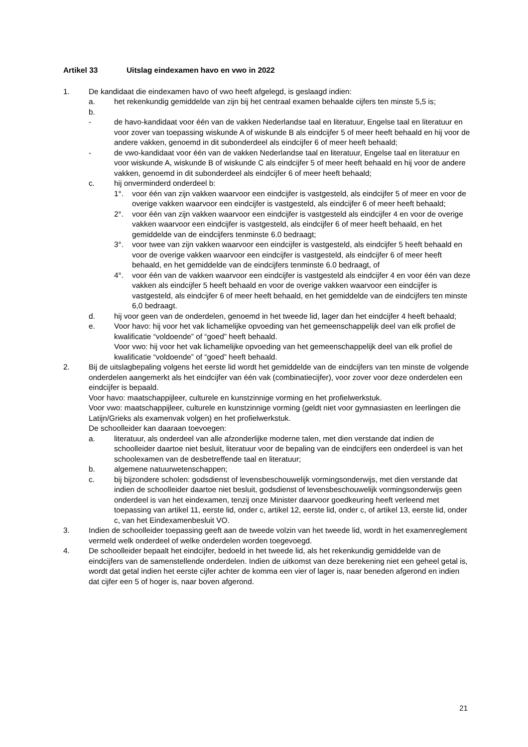Artikel 33 Uitslag eindexamen havo en vwo in 2022
1. De kandidaat die eindexamen havo of vwo heeft afgelegd, is geslaagd indien:
a. het rekenkundig gemiddelde van zijn bij het centraal examen behaalde cijfers ten minste 5,5 is;
b.
- de havo-kandidaat voor één van de vakken Nederlandse taal en literatuur, Engelse taal en literatuur en voor zover van toepassing wiskunde A of wiskunde B als eindcijfer 5 of meer heeft behaald en hij voor de andere vakken, genoemd in dit subonderdeel als eindcijfer 6 of meer heeft behaald;
- de vwo-kandidaat voor één van de vakken Nederlandse taal en literatuur, Engelse taal en literatuur en voor wiskunde A, wiskunde B of wiskunde C als eindcijfer 5 of meer heeft behaald en hij voor de andere vakken, genoemd in dit subonderdeel als eindcijfer 6 of meer heeft behaald;
c. hij onverminderd onderdeel b:
1°. voor één van zijn vakken waarvoor een eindcijfer is vastgesteld, als eindcijfer 5 of meer en voor de overige vakken waarvoor een eindcijfer is vastgesteld, als eindcijfer 6 of meer heeft behaald;
2°. voor één van zijn vakken waarvoor een eindcijfer is vastgesteld als eindcijfer 4 en voor de overige vakken waarvoor een eindcijfer is vastgesteld, als eindcijfer 6 of meer heeft behaald, en het gemiddelde van de eindcijfers tenminste 6.0 bedraagt;
3°. voor twee van zijn vakken waarvoor een eindcijfer is vastgesteld, als eindcijfer 5 heeft behaald en voor de overige vakken waarvoor een eindcijfer is vastgesteld, als eindcijfer 6 of meer heeft behaald, en het gemiddelde van de eindcijfers tenminste 6.0 bedraagt, of
4°. voor één van de vakken waarvoor een eindcijfer is vastgesteld als eindcijfer 4 en voor één van deze vakken als eindcijfer 5 heeft behaald en voor de overige vakken waarvoor een eindcijfer is vastgesteld, als eindcijfer 6 of meer heeft behaald, en het gemiddelde van de eindcijfers ten minste 6,0 bedraagt.
d. hij voor geen van de onderdelen, genoemd in het tweede lid, lager dan het eindcijfer 4 heeft behaald;
e. Voor havo: hij voor het vak lichamelijke opvoeding van het gemeenschappelijk deel van elk profiel de kwalificatie “voldoende” of “goed” heeft behaald.
Voor vwo: hij voor het vak lichamelijke opvoeding van het gemeenschappelijk deel van elk profiel de kwalificatie “voldoende” of “goed” heeft behaald.
2. Bij de uitslagbepaling volgens het eerste lid wordt het gemiddelde van de eindcijfers van ten minste de volgende onderdelen aangemerkt als het eindcijfer van één vak (combinatiecijfer), voor zover voor deze onderdelen een eindcijfer is bepaald.
Voor havo: maatschappijleer, culturele en kunstzinnige vorming en het profielwerkstuk.
Voor vwo: maatschappijleer, culturele en kunstzinnige vorming (geldt niet voor gymnasiasten en leerlingen die Latijn/Grieks als examenvak volgen) en het profielwerkstuk.
De schoolleider kan daaraan toevoegen:
a. literatuur, als onderdeel van alle afzonderlijke moderne talen, met dien verstande dat indien de schoolleider daartoe niet besluit, literatuur voor de bepaling van de eindcijfers een onderdeel is van het schoolexamen van de desbetreffende taal en literatuur;
b. algemene natuurwetenschappen;
c. bij bijzondere scholen: godsdienst of levensbeschouwelijk vormingsonderwijs, met dien verstande dat indien de schoolleider daartoe niet besluit, godsdienst of levensbeschouwelijk vormingsonderwijs geen onderdeel is van het eindexamen, tenzij onze Minister daarvoor goedkeuring heeft verleend met toepassing van artikel 11, eerste lid, onder c, artikel 12, eerste lid, onder c, of artikel 13, eerste lid, onder c, van het Eindexamenbesluit VO.
3. Indien de schoolleider toepassing geeft aan de tweede volzin van het tweede lid, wordt in het examenreglement vermeld welk onderdeel of welke onderdelen worden toegevoegd.
4. De schoolleider bepaalt het eindcijfer, bedoeld in het tweede lid, als het rekenkundig gemiddelde van de eindcijfers van de samenstellende onderdelen. Indien de uitkomst van deze berekening niet een geheel getal is, wordt dat getal indien het eerste cijfer achter de komma een vier of lager is, naar beneden afgerond en indien dat cijfer een 5 of hoger is, naar boven afgerond.
21